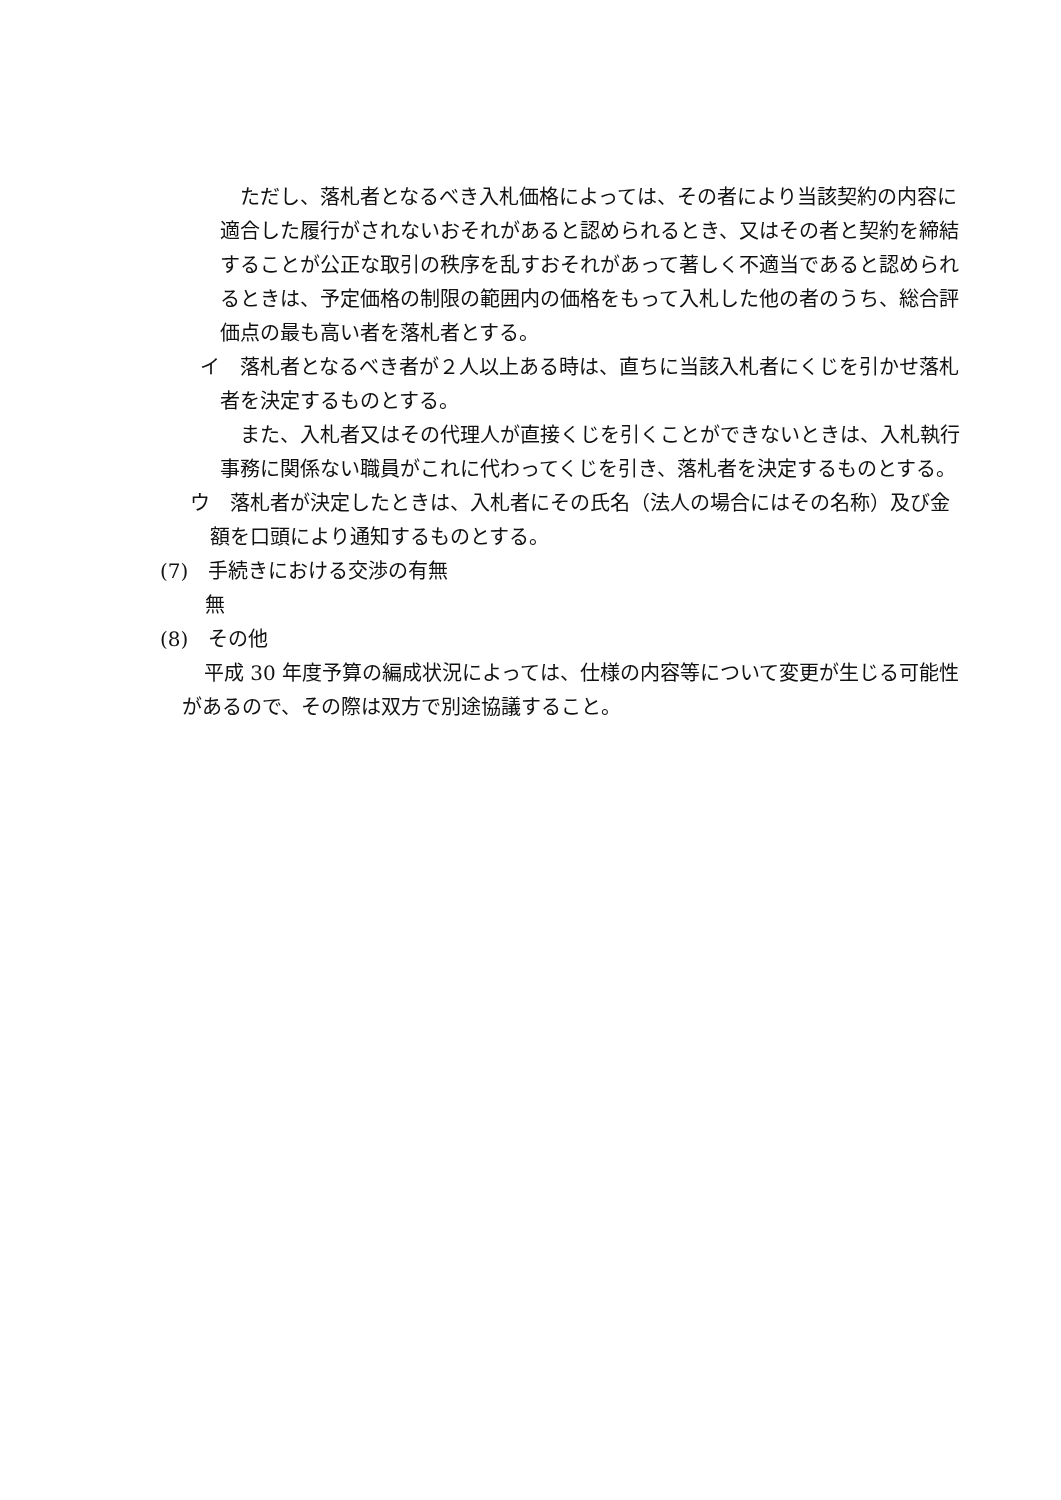ただし、落札者となるべき入札価格によっては、その者により当該契約の内容に適合した履行がされないおそれがあると認められるとき、又はその者と契約を締結することが公正な取引の秩序を乱すおそれがあって著しく不適当であると認められるときは、予定価格の制限の範囲内の価格をもって入札した他の者のうち、総合評価点の最も高い者を落札者とする。
イ　落札者となるべき者が２人以上ある時は、直ちに当該入札者にくじを引かせ落札者を決定するものとする。
また、入札者又はその代理人が直接くじを引くことができないときは、入札執行事務に関係ない職員がこれに代わってくじを引き、落札者を決定するものとする。
ウ　落札者が決定したときは、入札者にその氏名（法人の場合にはその名称）及び金額を口頭により通知するものとする。
(7)　手続きにおける交渉の有無
無
(8)　その他
平成 30 年度予算の編成状況によっては、仕様の内容等について変更が生じる可能性があるので、その際は双方で別途協議すること。